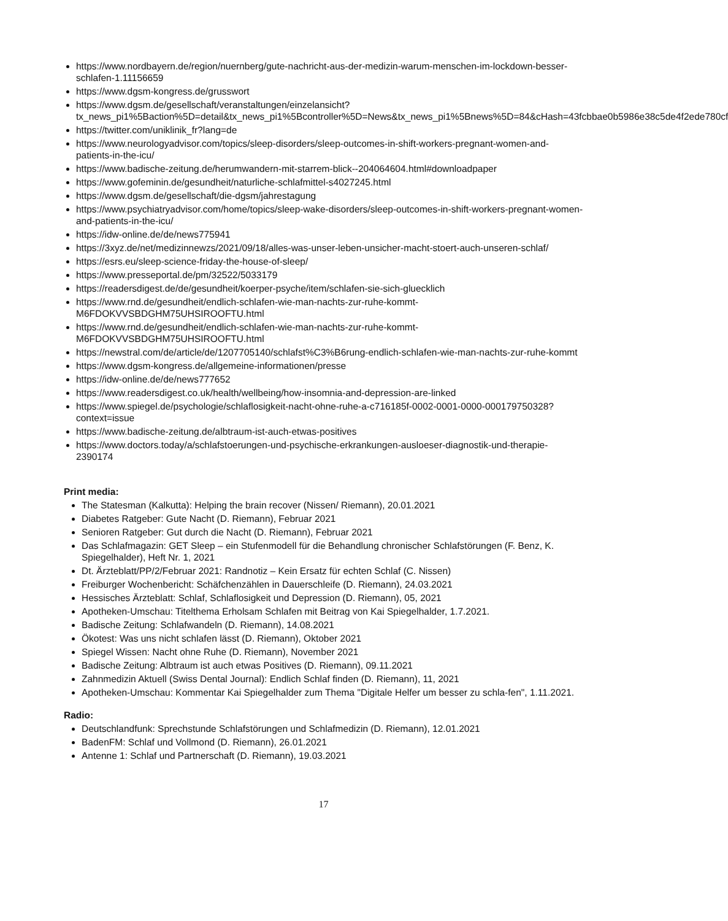https://www.nordbayern.de/region/nuernberg/gute-nachricht-aus-der-medizin-warum-menschen-im-lockdown-besser-schlafen-1.11156659
https://www.dgsm-kongress.de/grusswort
https://www.dgsm.de/gesellschaft/veranstaltungen/einzelansicht?tx_news_pi1%5Baction%5D=detail&tx_news_pi1%5Bcontroller%5D=News&tx_news_pi1%5Bnews%5D=84&cHash=43fcbbae0b5986e38c5de4f2ede780cf
https://twitter.com/uniklinik_fr?lang=de
https://www.neurologyadvisor.com/topics/sleep-disorders/sleep-outcomes-in-shift-workers-pregnant-women-and-patients-in-the-icu/
https://www.badische-zeitung.de/herumwandern-mit-starrem-blick--204064604.html#downloadpaper
https://www.gofeminin.de/gesundheit/naturliche-schlafmittel-s4027245.html
https://www.dgsm.de/gesellschaft/die-dgsm/jahrestagung
https://www.psychiatryadvisor.com/home/topics/sleep-wake-disorders/sleep-outcomes-in-shift-workers-pregnant-women-and-patients-in-the-icu/
https://idw-online.de/de/news775941
https://3xyz.de/net/medizinnewzs/2021/09/18/alles-was-unser-leben-unsicher-macht-stoert-auch-unseren-schlaf/
https://esrs.eu/sleep-science-friday-the-house-of-sleep/
https://www.presseportal.de/pm/32522/5033179
https://readersdigest.de/de/gesundheit/koerper-psyche/item/schlafen-sie-sich-gluecklich
https://www.rnd.de/gesundheit/endlich-schlafen-wie-man-nachts-zur-ruhe-kommt-M6FDOKVVSBDGHM75UHSIROOFTU.html
https://www.rnd.de/gesundheit/endlich-schlafen-wie-man-nachts-zur-ruhe-kommt-M6FDOKVVSBDGHM75UHSIROOFTU.html
https://newstral.com/de/article/de/1207705140/schlafst%C3%B6rung-endlich-schlafen-wie-man-nachts-zur-ruhe-kommt
https://www.dgsm-kongress.de/allgemeine-informationen/presse
https://idw-online.de/de/news777652
https://www.readersdigest.co.uk/health/wellbeing/how-insomnia-and-depression-are-linked
https://www.spiegel.de/psychologie/schlaflosigkeit-nacht-ohne-ruhe-a-c716185f-0002-0001-0000-000179750328?context=issue
https://www.badische-zeitung.de/albtraum-ist-auch-etwas-positives
https://www.doctors.today/a/schlafstoerungen-und-psychische-erkrankungen-ausloeser-diagnostik-und-therapie-2390174
Print media:
The Statesman (Kalkutta): Helping the brain recover (Nissen/ Riemann), 20.01.2021
Diabetes Ratgeber: Gute Nacht (D. Riemann), Februar 2021
Senioren Ratgeber: Gut durch die Nacht (D. Riemann), Februar 2021
Das Schlafmagazin: GET Sleep – ein Stufenmodell für die Behandlung chronischer Schlafstörungen (F. Benz, K. Spiegelhalder), Heft Nr. 1, 2021
Dt. Ärzteblatt/PP/2/Februar 2021: Randnotiz – Kein Ersatz für echten Schlaf (C. Nissen)
Freiburger Wochenbericht: Schäfchenzählen in Dauerschleife (D. Riemann), 24.03.2021
Hessisches Ärzteblatt: Schlaf, Schlaflosigkeit und Depression (D. Riemann), 05, 2021
Apotheken-Umschau: Titelthema Erholsam Schlafen mit Beitrag von Kai Spiegelhalder, 1.7.2021.
Badische Zeitung: Schlafwandeln (D. Riemann), 14.08.2021
Ökotest: Was uns nicht schlafen lässt (D. Riemann), Oktober 2021
Spiegel Wissen: Nacht ohne Ruhe (D. Riemann), November 2021
Badische Zeitung: Albtraum ist auch etwas Positives (D. Riemann), 09.11.2021
Zahnmedizin Aktuell (Swiss Dental Journal): Endlich Schlaf finden (D. Riemann), 11, 2021
Apotheken-Umschau: Kommentar Kai Spiegelhalder zum Thema "Digitale Helfer um besser zu schla-fen", 1.11.2021.
Radio:
Deutschlandfunk: Sprechstunde Schlafstörungen und Schlafmedizin (D. Riemann), 12.01.2021
BadenFM: Schlaf und Vollmond (D. Riemann), 26.01.2021
Antenne 1: Schlaf und Partnerschaft (D. Riemann), 19.03.2021
17